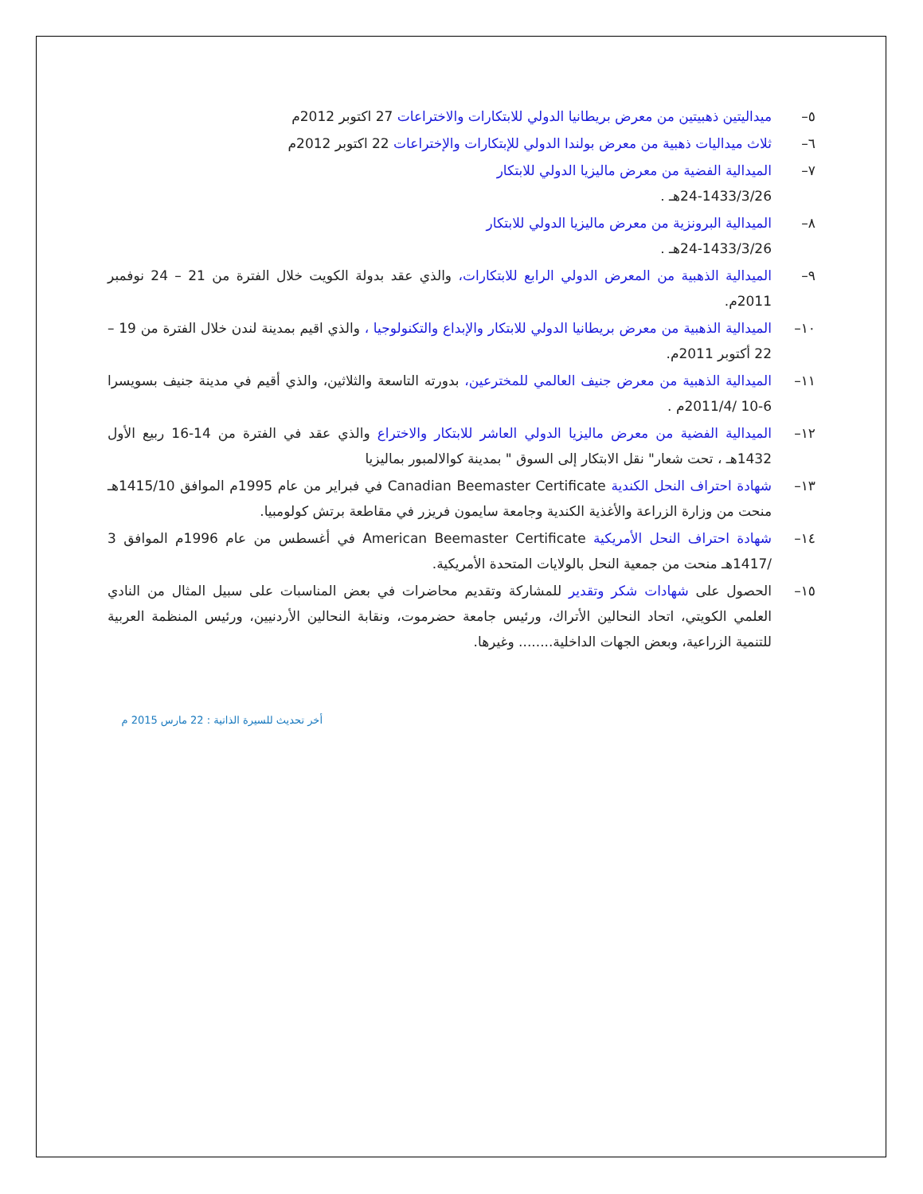٥– ميداليتين ذهبيتين من معرض بريطانيا الدولي للابتكارات والاختراعات 27 اكتوبر 2012م
٦– ثلاث ميداليات ذهبية من معرض بولندا الدولي للإبتكارات والإختراعات 22 اكتوبر 2012م
٧– الميدالية الفضية من معرض ماليزيا الدولي للابتكار
24-1433/3/26هـ .
٨– الميدالية البرونزية من معرض ماليزيا الدولي للابتكار
24-1433/3/26هـ .
٩– الميدالية الذهبية من المعرض الدولي الرابع للابتكارات، والذي عقد بدولة الكويت خلال الفترة من 21 – 24 نوفمبر 2011م.
١٠– الميدالية الذهبية من معرض بريطانيا الدولي للابتكار والإبداع والتكنولوجيا ، والذي اقيم بمدينة لندن خلال الفترة من 19 – 22 أكتوبر 2011م.
١١– الميدالية الذهبية من معرض جنيف العالمي للمخترعين، بدورته التاسعة والثلاثين، والذي أقيم في مدينة جنيف بسويسرا 6-10 /2011/4م .
١٢– الميدالية الفضية من معرض ماليزيا الدولي العاشر للابتكار والاختراع والذي عقد في الفترة من 14-16 ربيع الأول 1432هـ ، تحت شعار" نقل الابتكار إلى السوق " بمدينة كوالالمبور بماليزيا
١٣– شهادة احتراف النحل الكندية Canadian Beemaster Certificate في فبراير من عام 1995م الموافق 1415/10هـ منحت من وزارة الزراعة والأغذية الكندية وجامعة سايمون فريزر في مقاطعة برتش كولومبيا.
١٤– شهادة احتراف النحل الأمريكية American Beemaster Certificate في أغسطس من عام 1996م الموافق 3 /1417هـ منحت من جمعية النحل بالولايات المتحدة الأمريكية.
١٥– الحصول على شهادات شكر وتقدير للمشاركة وتقديم محاضرات في بعض المناسبات على سبيل المثال من النادي العلمي الكويتي، اتحاد النحالين الأتراك، ورئيس جامعة حضرموت، ونقابة النحالين الأردنيين، ورئيس المنظمة العربية للتنمية الزراعية، وبعض الجهات الداخلية........ وغيرها.
أخر تحديث للسيرة الذاتية : 22 مارس 2015 م